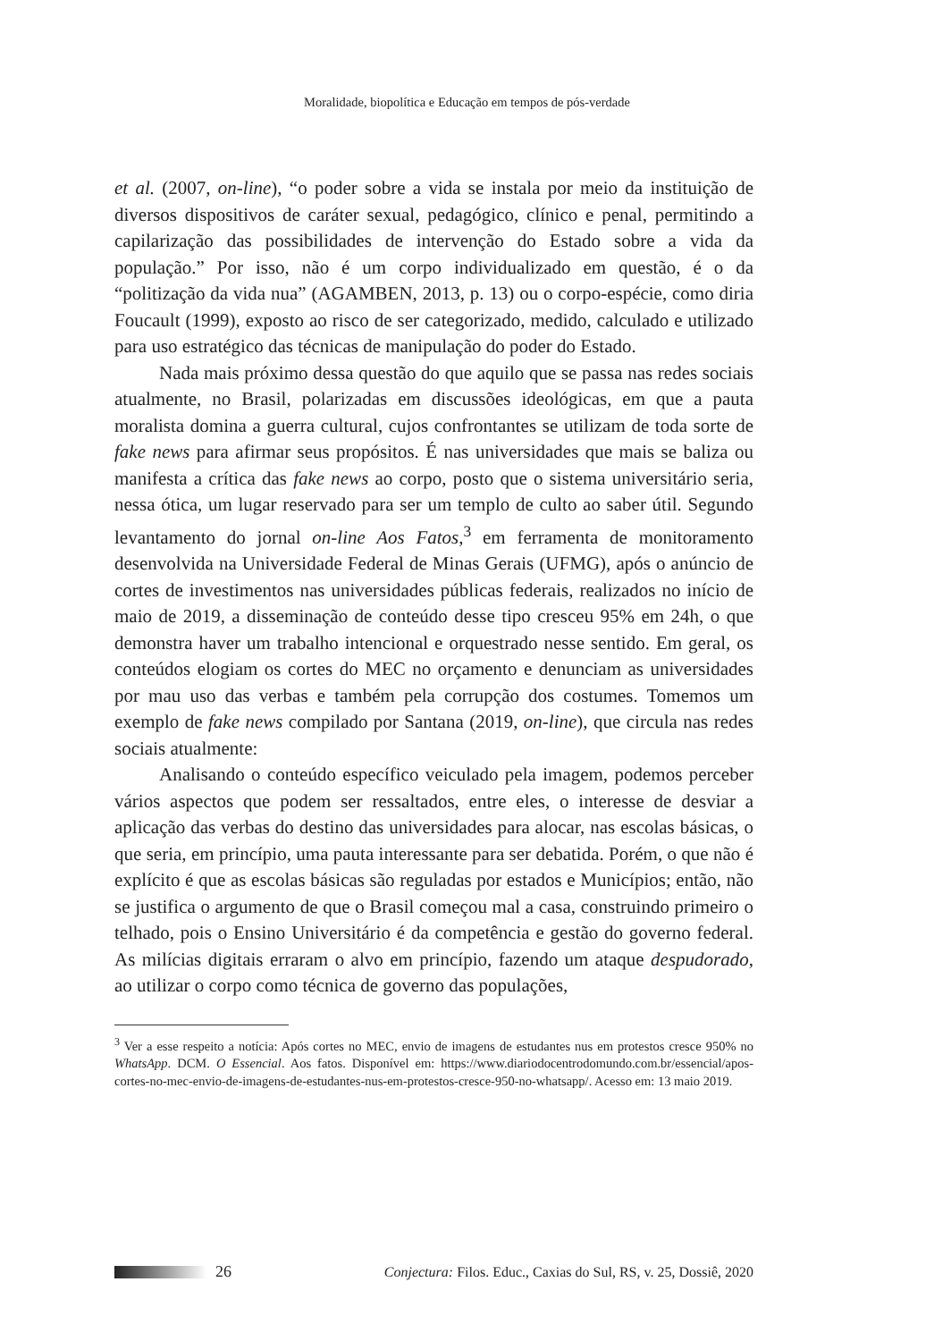Moralidade, biopolítica e Educação em tempos de pós-verdade
et al. (2007, on-line), “o poder sobre a vida se instala por meio da instituição de diversos dispositivos de caráter sexual, pedagógico, clínico e penal, permitindo a capilarização das possibilidades de intervenção do Estado sobre a vida da população.” Por isso, não é um corpo individualizado em questão, é o da “politização da vida nua” (AGAMBEN, 2013, p. 13) ou o corpo-espécie, como diria Foucault (1999), exposto ao risco de ser categorizado, medido, calculado e utilizado para uso estratégico das técnicas de manipulação do poder do Estado.
Nada mais próximo dessa questão do que aquilo que se passa nas redes sociais atualmente, no Brasil, polarizadas em discussões ideológicas, em que a pauta moralista domina a guerra cultural, cujos confrontantes se utilizam de toda sorte de fake news para afirmar seus propósitos. É nas universidades que mais se baliza ou manifesta a crítica das fake news ao corpo, posto que o sistema universitário seria, nessa ótica, um lugar reservado para ser um templo de culto ao saber útil. Segundo levantamento do jornal on-line Aos Fatos,<sup>3</sup> em ferramenta de monitoramento desenvolvida na Universidade Federal de Minas Gerais (UFMG), após o anúncio de cortes de investimentos nas universidades públicas federais, realizados no início de maio de 2019, a disseminação de conteúdo desse tipo cresceu 95% em 24h, o que demonstra haver um trabalho intencional e orquestrado nesse sentido. Em geral, os conteúdos elogiam os cortes do MEC no orçamento e denunciam as universidades por mau uso das verbas e também pela corrupção dos costumes. Tomemos um exemplo de fake news compilado por Santana (2019, on-line), que circula nas redes sociais atualmente:
Analisando o conteúdo específico veiculado pela imagem, podemos perceber vários aspectos que podem ser ressaltados, entre eles, o interesse de desviar a aplicação das verbas do destino das universidades para alocar, nas escolas básicas, o que seria, em princípio, uma pauta interessante para ser debatida. Porém, o que não é explícito é que as escolas básicas são reguladas por estados e Municípios; então, não se justifica o argumento de que o Brasil começou mal a casa, construindo primeiro o telhado, pois o Ensino Universitário é da competência e gestão do governo federal. As milícias digitais erraram o alvo em princípio, fazendo um ataque despudorado, ao utilizar o corpo como técnica de governo das populações,
<sup>3</sup> Ver a esse respeito a notícia: Após cortes no MEC, envio de imagens de estudantes nus em protestos cresce 950% no WhatsApp. DCM. O Essencial. Aos fatos. Disponível em: https://www.diariodocentrodomundo.com.br/essencial/apos-cortes-no-mec-envio-de-imagens-de-estudantes-nus-em-protestos-cresce-950-no-whatsapp/. Acesso em: 13 maio 2019.
26 Conjectura: Filos. Educ., Caxias do Sul, RS, v. 25, Dossiê, 2020